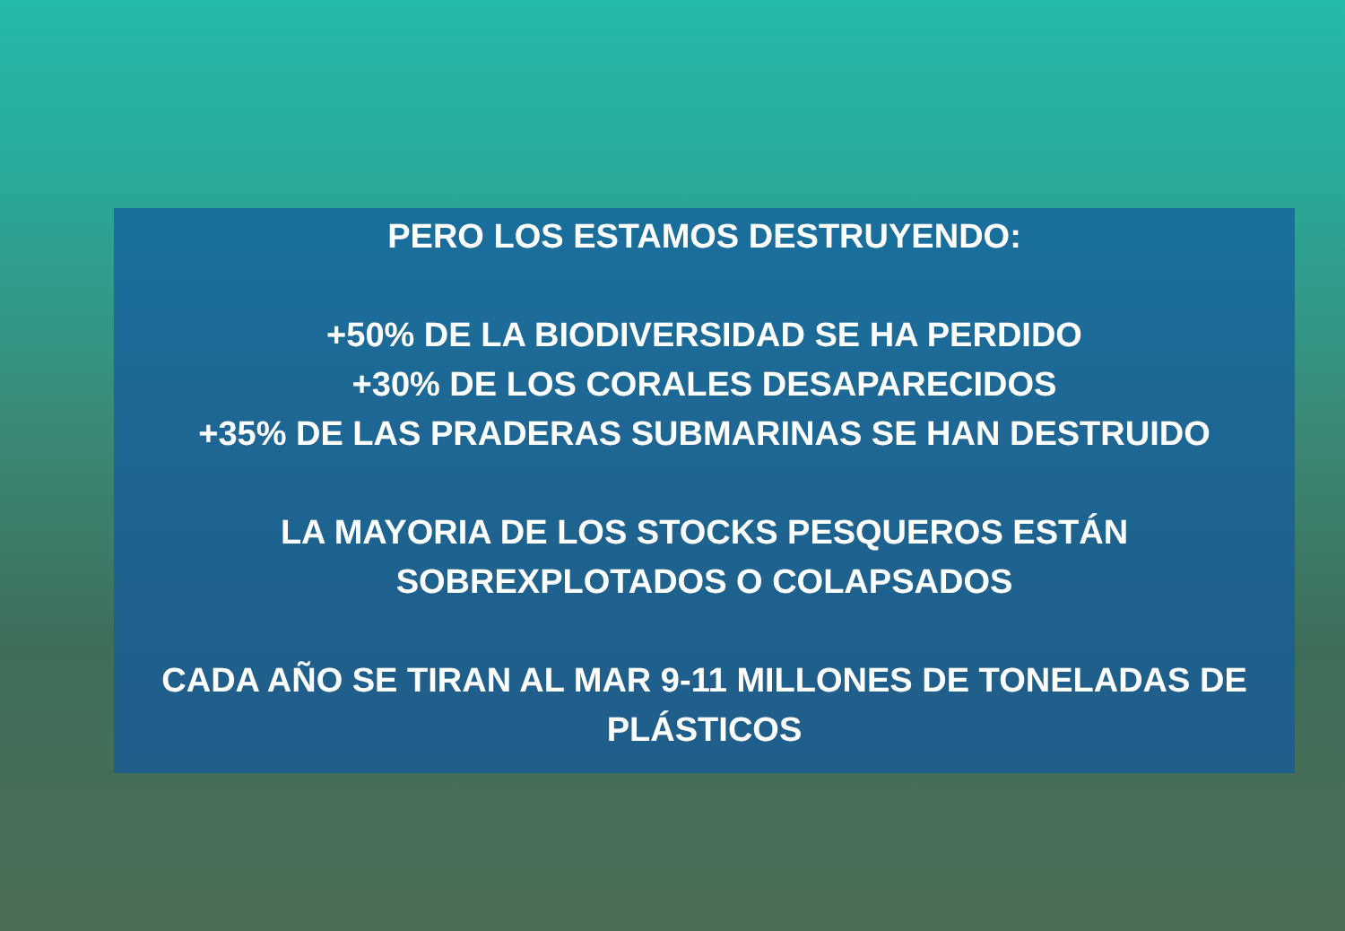PERO LOS ESTAMOS DESTRUYENDO:
+50% DE LA BIODIVERSIDAD SE HA PERDIDO
+30% DE LOS CORALES DESAPARECIDOS
+35% DE LAS PRADERAS SUBMARINAS SE HAN DESTRUIDO
LA MAYORIA DE LOS STOCKS PESQUEROS ESTÁN
SOBREXPLOTADOS O COLAPSADOS
CADA AÑO SE TIRAN AL MAR 9-11 MILLONES DE TONELADAS DE
PLÁSTICOS